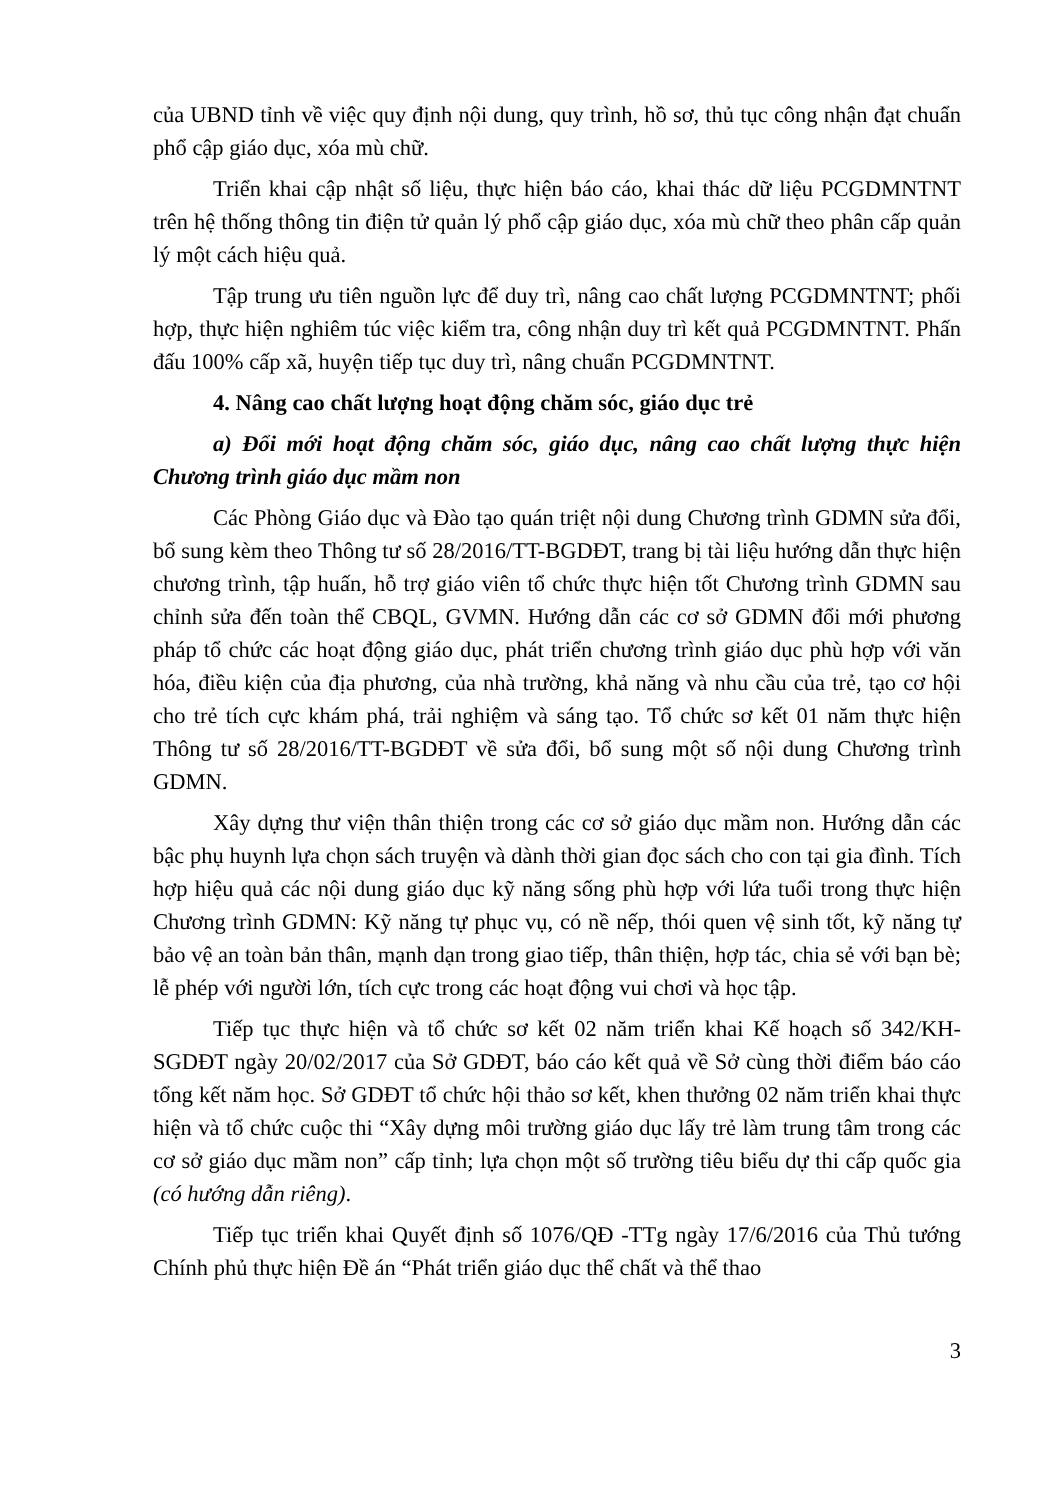của UBND tỉnh về việc quy định nội dung, quy trình, hồ sơ, thủ tục công nhận đạt chuẩn phổ cập giáo dục, xóa mù chữ.
Triển khai cập nhật số liệu, thực hiện báo cáo, khai thác dữ liệu PCGDMNTNT trên hệ thống thông tin điện tử quản lý phổ cập giáo dục, xóa mù chữ theo phân cấp quản lý một cách hiệu quả.
Tập trung ưu tiên nguồn lực để duy trì, nâng cao chất lượng PCGDMNTNT; phối hợp, thực hiện nghiêm túc việc kiểm tra, công nhận duy trì kết quả PCGDMNTNT. Phấn đấu 100% cấp xã, huyện tiếp tục duy trì, nâng chuẩn PCGDMNTNT.
4. Nâng cao chất lượng hoạt động chăm sóc, giáo dục trẻ
a) Đổi mới hoạt động chăm sóc, giáo dục, nâng cao chất lượng thực hiện Chương trình giáo dục mầm non
Các Phòng Giáo dục và Đào tạo quán triệt nội dung Chương trình GDMN sửa đổi, bổ sung kèm theo Thông tư số 28/2016/TT-BGDĐT, trang bị tài liệu hướng dẫn thực hiện chương trình, tập huấn, hỗ trợ giáo viên tổ chức thực hiện tốt Chương trình GDMN sau chỉnh sửa đến toàn thể CBQL, GVMN. Hướng dẫn các cơ sở GDMN đổi mới phương pháp tổ chức các hoạt động giáo dục, phát triển chương trình giáo dục phù hợp với văn hóa, điều kiện của địa phương, của nhà trường, khả năng và nhu cầu của trẻ, tạo cơ hội cho trẻ tích cực khám phá, trải nghiệm và sáng tạo. Tổ chức sơ kết 01 năm thực hiện Thông tư số 28/2016/TT-BGDĐT về sửa đổi, bổ sung một số nội dung Chương trình GDMN.
Xây dựng thư viện thân thiện trong các cơ sở giáo dục mầm non. Hướng dẫn các bậc phụ huynh lựa chọn sách truyện và dành thời gian đọc sách cho con tại gia đình. Tích hợp hiệu quả các nội dung giáo dục kỹ năng sống phù hợp với lứa tuổi trong thực hiện Chương trình GDMN: Kỹ năng tự phục vụ, có nề nếp, thói quen vệ sinh tốt, kỹ năng tự bảo vệ an toàn bản thân, mạnh dạn trong giao tiếp, thân thiện, hợp tác, chia sẻ với bạn bè; lễ phép với người lớn, tích cực trong các hoạt động vui chơi và học tập.
Tiếp tục thực hiện và tổ chức sơ kết 02 năm triển khai Kế hoạch số 342/KH-SGDĐT ngày 20/02/2017 của Sở GDĐT, báo cáo kết quả về Sở cùng thời điểm báo cáo tổng kết năm học. Sở GDĐT tổ chức hội thảo sơ kết, khen thưởng 02 năm triển khai thực hiện và tổ chức cuộc thi “Xây dựng môi trường giáo dục lấy trẻ làm trung tâm trong các cơ sở giáo dục mầm non” cấp tỉnh; lựa chọn một số trường tiêu biểu dự thi cấp quốc gia (có hướng dẫn riêng).
Tiếp tục triển khai Quyết định số 1076/QĐ -TTg ngày 17/6/2016 của Thủ tướng Chính phủ thực hiện Đề án “Phát triển giáo dục thể chất và thể thao
3